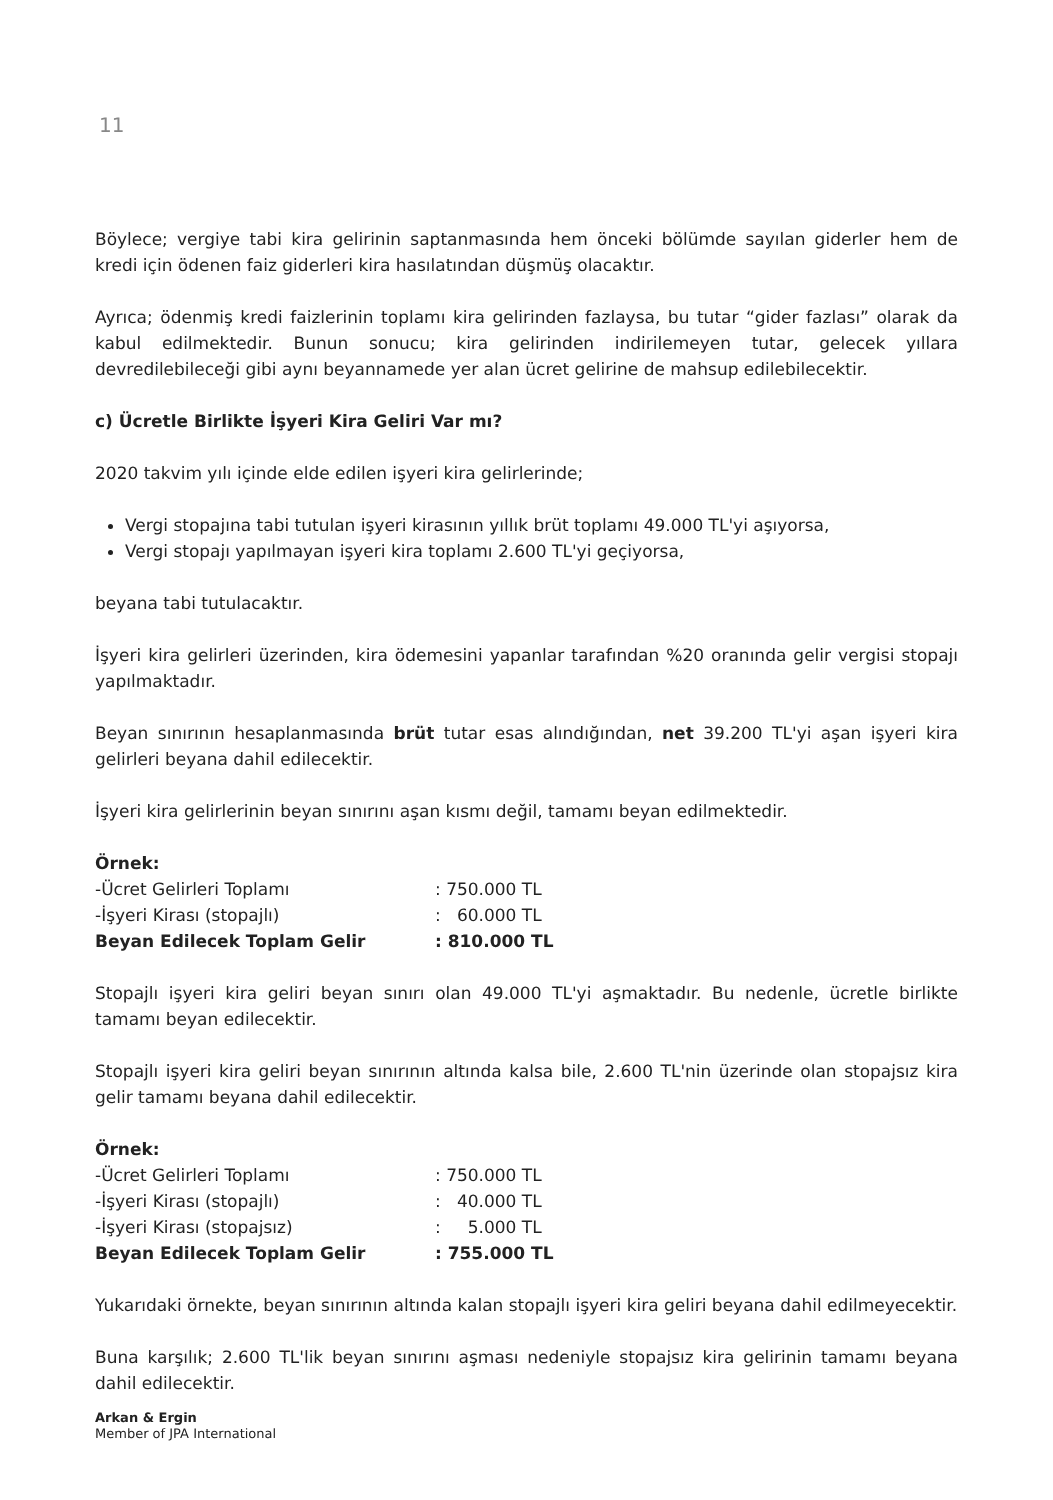11
Böylece; vergiye tabi kira gelirinin saptanmasında hem önceki bölümde sayılan giderler hem de kredi için ödenen faiz giderleri kira hasılatından düşmüş olacaktır.
Ayrıca; ödenmiş kredi faizlerinin toplamı kira gelirinden fazlaysa, bu tutar “gider fazlası” olarak da kabul edilmektedir. Bunun sonucu; kira gelirinden indirilemeyen tutar, gelecek yıllara devredilebileceği gibi aynı beyannamede yer alan ücret gelirine de mahsup edilebilecektir.
c) Ücretle Birlikte İşyeri Kira Geliri Var mı?
2020 takvim yılı içinde elde edilen işyeri kira gelirlerinde;
Vergi stopajına tabi tutulan işyeri kirasının yıllık brüt toplamı 49.000 TL'yi aşıyorsa,
Vergi stopajı yapılmayan işyeri kira toplamı 2.600 TL'yi geçiyorsa,
beyana tabi tutulacaktır.
İşyeri kira gelirleri üzerinden, kira ödemesini yapanlar tarafından %20 oranında gelir vergisi stopajı yapılmaktadır.
Beyan sınırının hesaplanmasında brüt tutar esas alındığından, net 39.200 TL'yi aşan işyeri kira gelirleri beyana dahil edilecektir.
İşyeri kira gelirlerinin beyan sınırını aşan kısmı değil, tamamı beyan edilmektedir.
| Örnek: | |
| -Ücret Gelirleri Toplamı | : 750.000 TL |
| -İşyeri Kirası (stopajlı) | : 60.000 TL |
| Beyan Edilecek Toplam Gelir | : 810.000 TL |
Stopajlı işyeri kira geliri beyan sınırı olan 49.000 TL'yi aşmaktadır. Bu nedenle, ücretle birlikte tamamı beyan edilecektir.
Stopajlı işyeri kira geliri beyan sınırının altında kalsa bile, 2.600 TL'nin üzerinde olan stopajsız kira gelir tamamı beyana dahil edilecektir.
| Örnek: | |
| -Ücret Gelirleri Toplamı | : 750.000 TL |
| -İşyeri Kirası (stopajlı) | : 40.000 TL |
| -İşyeri Kirası (stopajsız) | : 5.000 TL |
| Beyan Edilecek Toplam Gelir | : 755.000 TL |
Yukarıdaki örnekte, beyan sınırının altında kalan stopajlı işyeri kira geliri beyana dahil edilmeyecektir.
Buna karşılık; 2.600 TL'lik beyan sınırını aşması nedeniyle stopajsız kira gelirinin tamamı beyana dahil edilecektir.
Arkan & Ergin
Member of JPA International